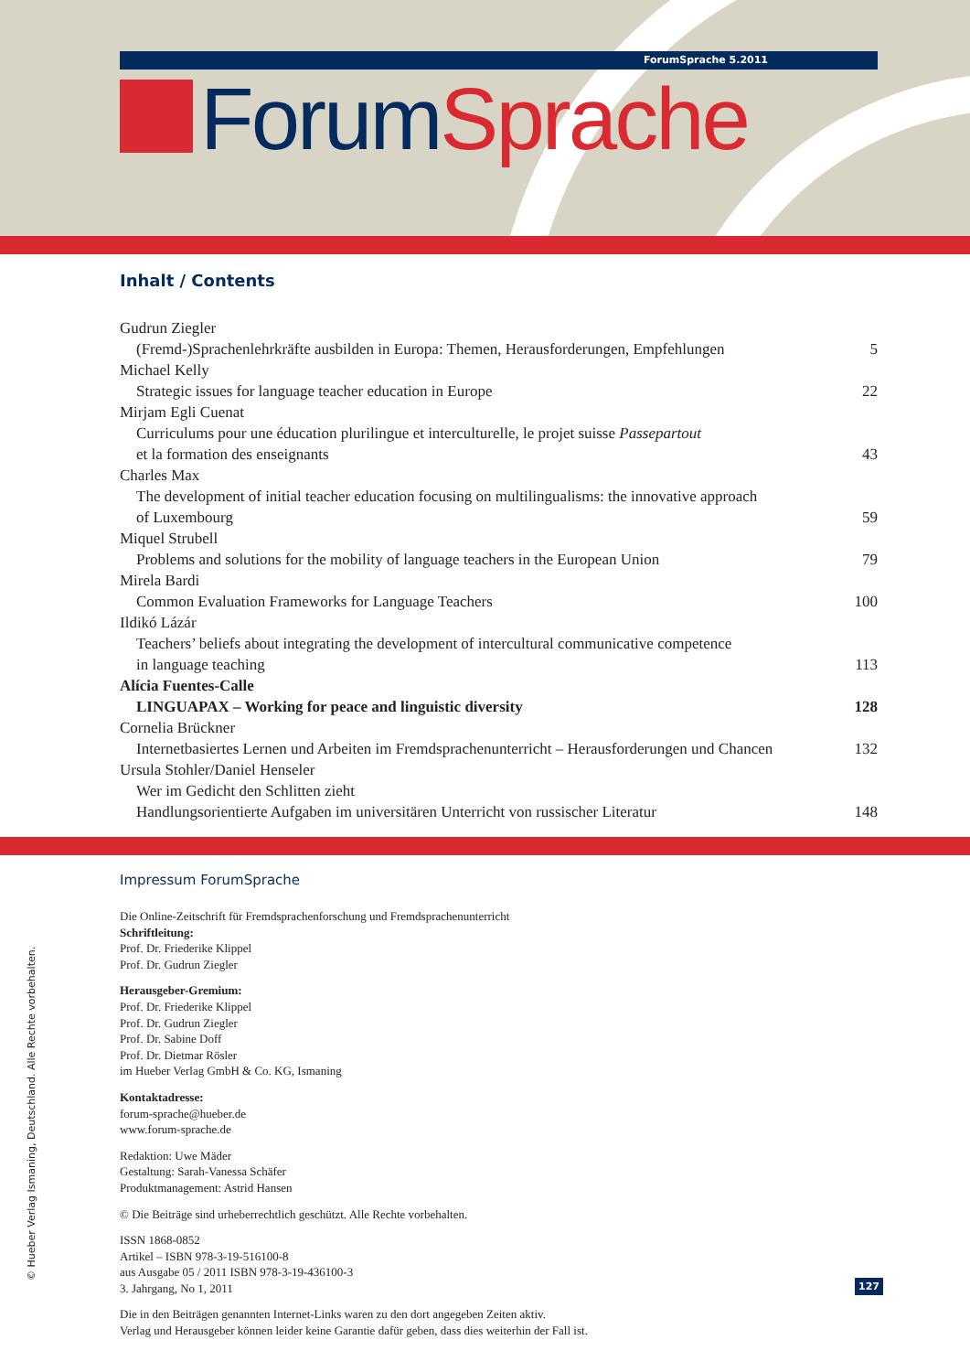ForumSprache 5.2011
Forum Sprache
Inhalt / Contents
Gudrun Ziegler
(Fremd-)Sprachenlehrkräfte ausbilden in Europa: Themen, Herausforderungen, Empfehlungen 5
Michael Kelly
Strategic issues for language teacher education in Europe 22
Mirjam Egli Cuenat
Curriculums pour une éducation plurilingue et interculturelle, le projet suisse Passepartout
et la formation des enseignants
43
Charles Max
The development of initial teacher education focusing on multilingualisms: the innovative approach
of Luxembourg
59
Miquel Strubell
Problems and solutions for the mobility of language teachers in the European Union 79
Mirela Bardi
Common Evaluation Frameworks for Language Teachers 100
Ildikó Lázár
Teachers’ beliefs about integrating the development of intercultural communicative competence
in language teaching
113
Alícia Fuentes-Calle
LINGUAPAX – Working for peace and linguistic diversity 128
Cornelia Brückner
Internetbasiertes Lernen und Arbeiten im Fremdsprachenunterricht – Herausforderungen und Chancen 132
Ursula Stohler/Daniel Henseler
Wer im Gedicht den Schlitten zieht
Handlungsorientierte Aufgaben im universitären Unterricht von russischer Literatur
148
Impressum ForumSprache
Die Online-Zeitschrift für Fremdsprachenforschung und Fremdsprachenunterricht
Schriftleitung:
Prof. Dr. Friederike Klippel
Prof. Dr. Gudrun Ziegler
Herausgeber-Gremium:
Prof. Dr. Friederike Klippel
Prof. Dr. Gudrun Ziegler
Prof. Dr. Sabine Doff
Prof. Dr. Dietmar Rösler
im Hueber Verlag GmbH & Co. KG, Ismaning
Kontaktadresse:
forum-sprache@hueber.de
www.forum-sprache.de
Redaktion: Uwe Mäder
Gestaltung: Sarah-Vanessa Schäfer
Produktmanagement: Astrid Hansen
© Die Beiträge sind urheberrechtlich geschützt. Alle Rechte vorbehalten.
ISSN 1868-0852
Artikel – ISBN 978-3-19-516100-8
aus Ausgabe 05 / 2011 ISBN 978-3-19-436100-3
3. Jahrgang, No 1, 2011
Die in den Beiträgen genannten Internet-Links waren zu den dort angegeben Zeiten aktiv.
Verlag und Herausgeber können leider keine Garantie dafür geben, dass dies weiterhin der Fall ist.
© Hueber Verlag Ismaning, Deutschland. Alle Rechte vorbehalten. 127